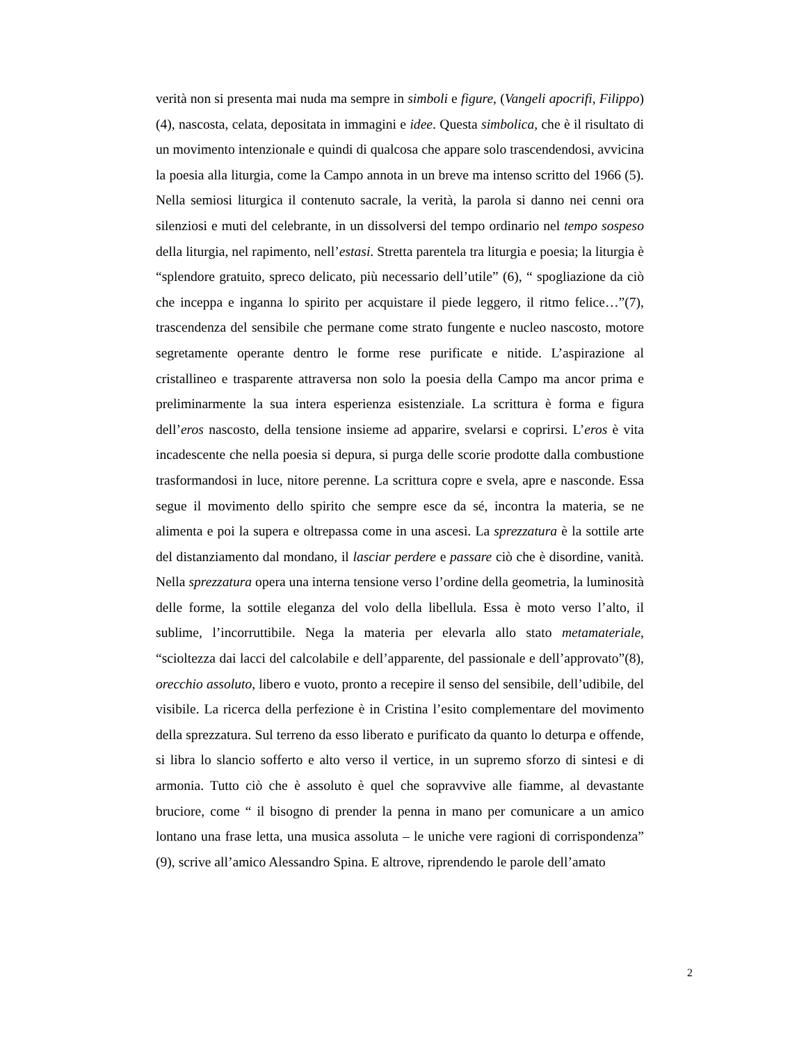verità non si presenta mai nuda ma sempre in simboli e figure, (Vangeli apocrifi, Filippo) (4), nascosta, celata, depositata in immagini e idee. Questa simbolica, che è il risultato di un movimento intenzionale e quindi di qualcosa che appare solo trascendendosi, avvicina la poesia alla liturgia, come la Campo annota in un breve ma intenso scritto del 1966 (5). Nella semiosi liturgica il contenuto sacrale, la verità, la parola si danno nei cenni ora silenziosi e muti del celebrante, in un dissolversi del tempo ordinario nel tempo sospeso della liturgia, nel rapimento, nell’estasi. Stretta parentela tra liturgia e poesia; la liturgia è “splendore gratuito, spreco delicato, più necessario dell’utile” (6), “ spogliazione da ciò che inceppa e inganna lo spirito per acquistare il piede leggero, il ritmo felice…”(7), trascendenza del sensibile che permane come strato fungente e nucleo nascosto, motore segretamente operante dentro le forme rese purificate e nitide. L’aspirazione al cristallineo e trasparente attraversa non solo la poesia della Campo ma ancor prima e preliminarmente la sua intera esperienza esistenziale. La scrittura è forma e figura dell’eros nascosto, della tensione insieme ad apparire, svelarsi e coprirsi. L’eros è vita incadescente che nella poesia si depura, si purga delle scorie prodotte dalla combustione trasformandosi in luce, nitore perenne. La scrittura copre e svela, apre e nasconde. Essa segue il movimento dello spirito che sempre esce da sé, incontra la materia, se ne alimenta e poi la supera e oltrepassa come in una ascesi. La sprezzatura è la sottile arte del distanziamento dal mondano, il lasciar perdere e passare ciò che è disordine, vanità. Nella sprezzatura opera una interna tensione verso l’ordine della geometria, la luminosità delle forme, la sottile eleganza del volo della libellula. Essa è moto verso l’alto, il sublime, l’incorruttibile. Nega la materia per elevarla allo stato metamateriale, “scioltezza dai lacci del calcolabile e dell’apparente, del passionale e dell’approvato”(8), orecchio assoluto, libero e vuoto, pronto a recepire il senso del sensibile, dell’udibile, del visibile. La ricerca della perfezione è in Cristina l’esito complementare del movimento della sprezzatura. Sul terreno da esso liberato e purificato da quanto lo deturpa e offende, si libra lo slancio sofferto e alto verso il vertice, in un supremo sforzo di sintesi e di armonia. Tutto ciò che è assoluto è quel che sopravvive alle fiamme, al devastante bruciore, come “ il bisogno di prender la penna in mano per comunicare a un amico lontano una frase letta, una musica assoluta – le uniche vere ragioni di corrispondenza” (9), scrive all’amico Alessandro Spina. E altrove, riprendendo le parole dell’amato
2